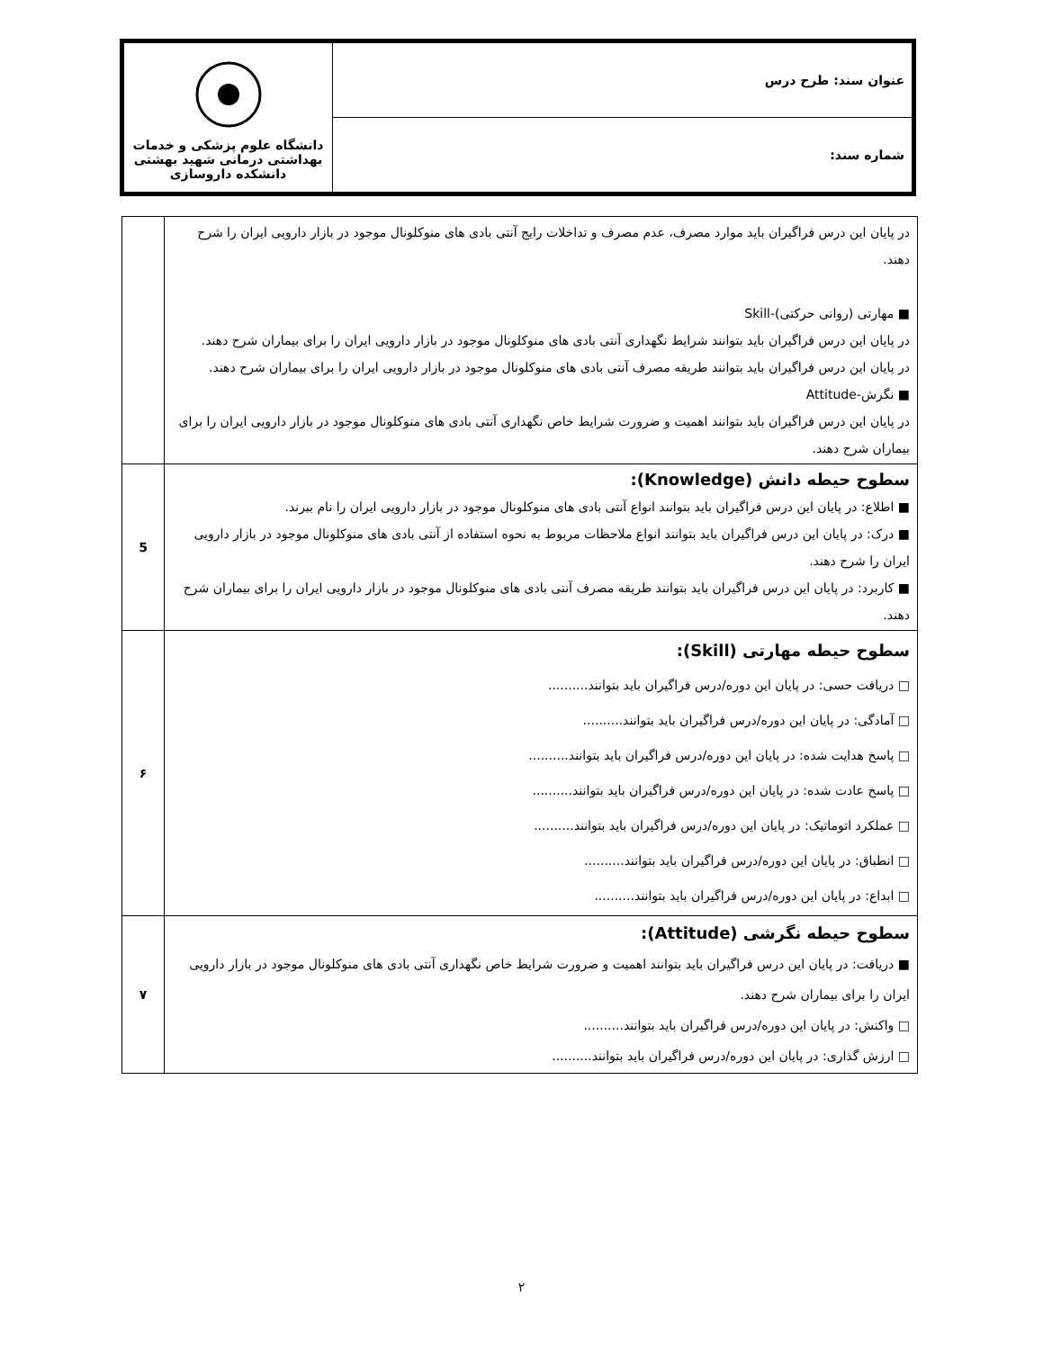| عنوان سند: طرح درس | دانشگاه علوم پزشکی و خدمات بهداشتی درمانی شهید بهشتی دانشکده داروسازی |
| شماره سند: | |
| در پایان این درس فراگیران باید موارد مصرف، عدم مصرف و تداخلات رایج آنتی بادی های منوکلونال موجود در بازار دارویی ایران را شرح دهند. ■ مهارتی (روانی حرکتی)-Skill در پایان این درس فراگیران باید بتوانند شرایط نگهداری آنتی بادی های منوکلونال موجود در بازار دارویی ایران را برای بیماران شرح دهند. در پایان این درس فراگیران باید بتوانند طریقه مصرف آنتی بادی های منوکلونال موجود در بازار دارویی ایران را برای بیماران شرح دهند. ■ نگرش-Attitude در پایان این درس فراگیران باید بتوانند اهمیت و ضرورت شرایط خاص نگهداری آنتی بادی های منوکلونال موجود در بازار دارویی ایران را برای بیماران شرح دهند. | |
| سطوح حیطه دانش (Knowledge): ■ اطلاع: در پایان این درس فراگیران باید بتوانند انواع آنتی بادی های منوکلونال موجود در بازار دارویی ایران را نام ببرند. ■ درک: در پایان این درس فراگیران باید بتوانند انواع ملاحظات مربوط به نحوه استفاده از آنتی بادی های منوکلونال موجود در بازار دارویی ایران را شرح دهند. ■ کاربرد: در پایان این درس فراگیران باید بتوانند طریقه مصرف آنتی بادی های منوکلونال موجود در بازار دارویی ایران را برای بیماران شرح دهند. | 5 |
| سطوح حیطه مهارتی (Skill): □ دریافت حسی: در پایان این دوره/درس فراگیران باید بتوانند.......... □ آمادگی: در پایان این دوره/درس فراگیران باید بتوانند.......... □ پاسخ هدایت شده: در پایان این دوره/درس فراگیران باید بتوانند.......... □ پاسخ عادت شده: در پایان این دوره/درس فراگیران باید بتوانند.......... □ عملکرد اتوماتیک: در پایان این دوره/درس فراگیران باید بتوانند.......... □ انطباق: در پایان این دوره/درس فراگیران باید بتوانند.......... □ ابداع: در پایان این دوره/درس فراگیران باید بتوانند.......... | ۶ |
| سطوح حیطه نگرشی (Attitude): ■ دریافت: در پایان این درس فراگیران باید بتوانند اهمیت و ضرورت شرایط خاص نگهداری آنتی بادی های منوکلونال موجود در بازار دارویی ایران را برای بیماران شرح دهند. □ واکنش: در پایان این دوره/درس فراگیران باید بتوانند.......... □ ارزش گذاری: در پایان این دوره/درس فراگیران باید بتوانند.......... | ۷ |
۲